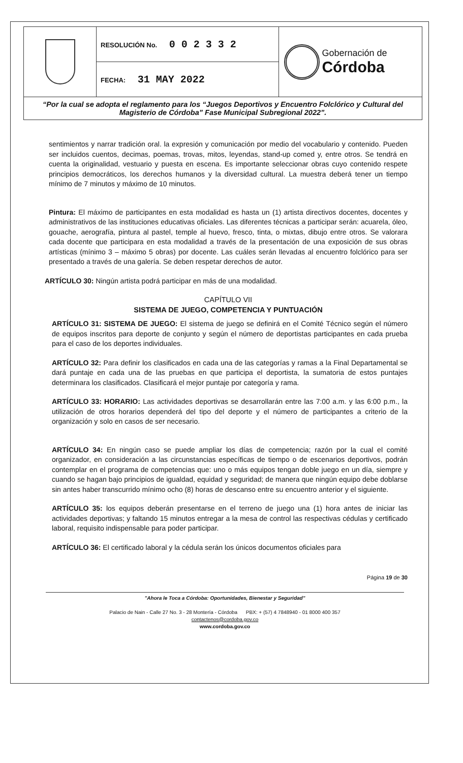| | RESOLUCIÓN No. 0 0 2 3 3 2 | Gobernación de Córdoba |
| | FECHA: 31 MAY 2022 | |
| “Por la cual se adopta el reglamento para los “Juegos Deportivos y Encuentro Folclórico y Cultural del Magisterio de Córdoba” Fase Municipal Subregional 2022”. | | |
sentimientos y narrar tradición oral. la expresión y comunicación por medio del vocabulario y contenido. Pueden ser incluidos cuentos, decimas, poemas, trovas, mitos, leyendas, stand-up comed y, entre otros. Se tendrá en cuenta la originalidad, vestuario y puesta en escena. Es importante seleccionar obras cuyo contenido respete principios democráticos, los derechos humanos y la diversidad cultural. La muestra deberá tener un tiempo mínimo de 7 minutos y máximo de 10 minutos.
Pintura: El máximo de participantes en esta modalidad es hasta un (1) artista directivos docentes, docentes y administrativos de las instituciones educativas oficiales. Las diferentes técnicas a participar serán: acuarela, óleo, gouache, aerografía, pintura al pastel, temple al huevo, fresco, tinta, o mixtas, dibujo entre otros. Se valorara cada docente que participara en esta modalidad a través de la presentación de una exposición de sus obras artísticas (mínimo 3 – máximo 5 obras) por docente. Las cuáles serán llevadas al encuentro folclórico para ser presentado a través de una galería. Se deben respetar derechos de autor.
ARTÍCULO 30: Ningún artista podrá participar en más de una modalidad.
CAPÍTULO VII
SISTEMA DE JUEGO, COMPETENCIA Y PUNTUACIÓN
ARTÍCULO 31: SISTEMA DE JUEGO: El sistema de juego se definirá en el Comité Técnico según el número de equipos inscritos para deporte de conjunto y según el número de deportistas participantes en cada prueba para el caso de los deportes individuales.
ARTÍCULO 32: Para definir los clasificados en cada una de las categorías y ramas a la Final Departamental se dará puntaje en cada una de las pruebas en que participa el deportista, la sumatoria de estos puntajes determinara los clasificados. Clasificará el mejor puntaje por categoría y rama.
ARTÍCULO 33: HORARIO: Las actividades deportivas se desarrollarán entre las 7:00 a.m. y las 6:00 p.m., la utilización de otros horarios dependerá del tipo del deporte y el número de participantes a criterio de la organización y solo en casos de ser necesario.
ARTÍCULO 34: En ningún caso se puede ampliar los días de competencia; razón por la cual el comité organizador, en consideración a las circunstancias específicas de tiempo o de escenarios deportivos, podrán contemplar en el programa de competencias que: uno o más equipos tengan doble juego en un día, siempre y cuando se hagan bajo principios de igualdad, equidad y seguridad; de manera que ningún equipo debe doblarse sin antes haber transcurrido mínimo ocho (8) horas de descanso entre su encuentro anterior y el siguiente.
ARTÍCULO 35: los equipos deberán presentarse en el terreno de juego una (1) hora antes de iniciar las actividades deportivas; y faltando 15 minutos entregar a la mesa de control las respectivas cédulas y certificado laboral, requisito indispensable para poder participar.
ARTÍCULO 36: El certificado laboral y la cédula serán los únicos documentos oficiales para
Página 19 de 30
"Ahora le Toca a Córdoba: Oportunidades, Bienestar y Seguridad"
Palacio de Nain - Calle 27 No. 3 - 28 Montería - Córdoba PBX: + (57) 4 7848940 - 01 8000 400 357
contactenos@cordoba.gov.co
www.cordoba.gov.co